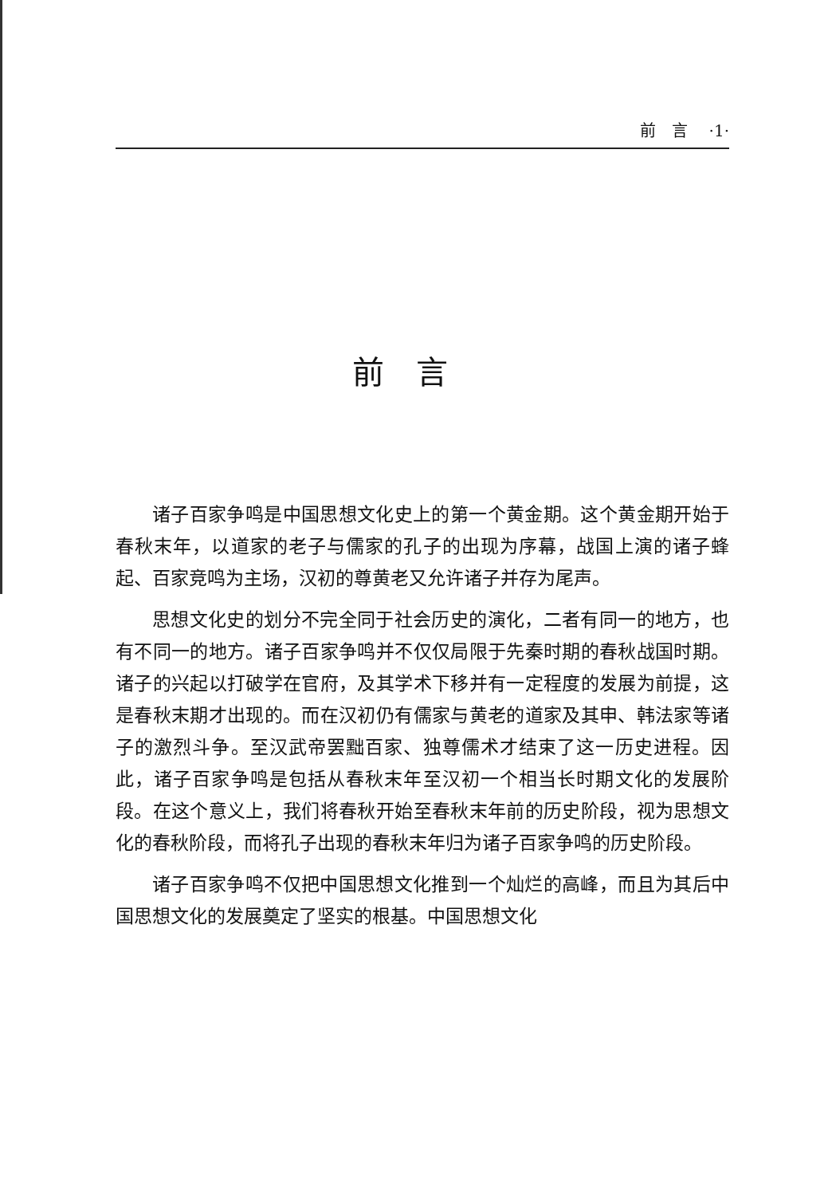前　言 ·1·
前言
诸子百家争鸣是中国思想文化史上的第一个黄金期。这个黄金期开始于春秋末年，以道家的老子与儒家的孔子的出现为序幕，战国上演的诸子蜂起、百家竞鸣为主场，汉初的尊黄老又允许诸子并存为尾声。
思想文化史的划分不完全同于社会历史的演化，二者有同一的地方，也有不同一的地方。诸子百家争鸣并不仅仅局限于先秦时期的春秋战国时期。诸子的兴起以打破学在官府，及其学术下移并有一定程度的发展为前提，这是春秋末期才出现的。而在汉初仍有儒家与黄老的道家及其申、韩法家等诸子的激烈斗争。至汉武帝罢黜百家、独尊儒术才结束了这一历史进程。因此，诸子百家争鸣是包括从春秋末年至汉初一个相当长时期文化的发展阶段。在这个意义上，我们将春秋开始至春秋末年前的历史阶段，视为思想文化的春秋阶段，而将孔子出现的春秋末年归为诸子百家争鸣的历史阶段。
诸子百家争鸣不仅把中国思想文化推到一个灿烂的高峰，而且为其后中国思想文化的发展奠定了坚实的根基。中国思想文化